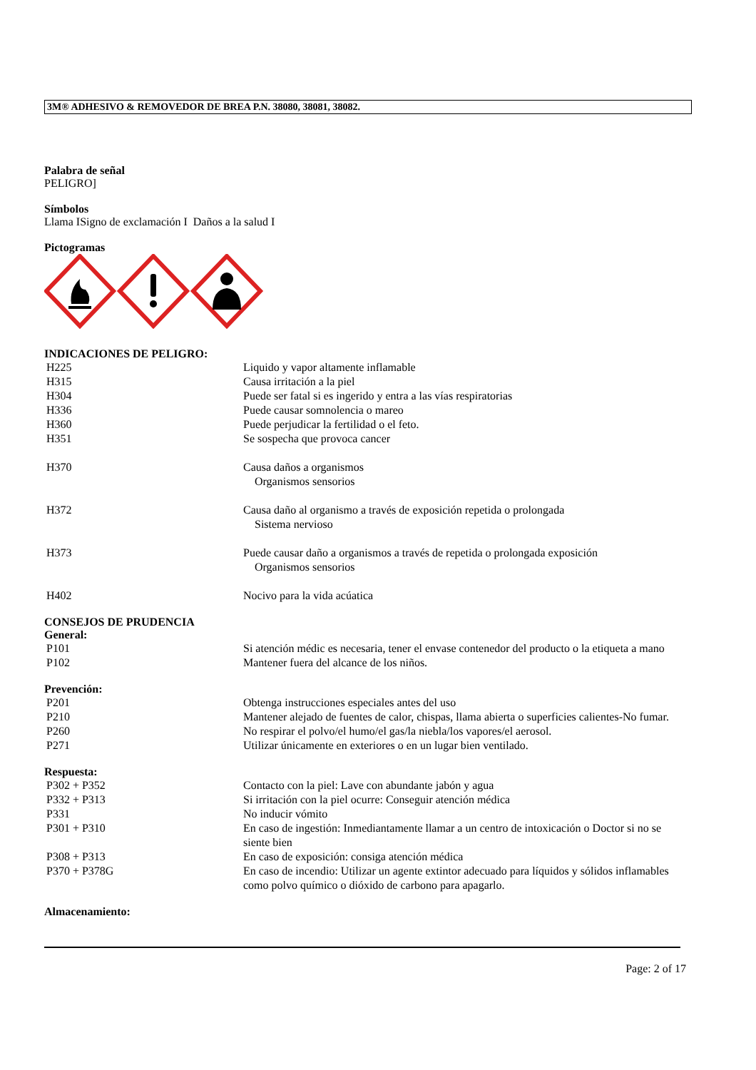3M® ADHESIVO & REMOVEDOR DE BREA P.N. 38080, 38081, 38082.
Palabra de señal
PELIGRO]
Símbolos
Llama ISigno de exclamación I Daños a la salud I
Pictogramas
INDICACIONES DE PELIGRO:
| H225 | Liquido y vapor altamente inflamable |
| H315 | Causa irritación a la piel |
| H304 | Puede ser fatal si es ingerido y entra a las vías respiratorias |
| H336 | Puede causar somnolencia o mareo |
| H360 | Puede perjudicar la fertilidad o el feto. |
| H351 | Se sospecha que provoca cancer |
| H370 | Causa daños a organismos Organismos sensorios |
| H372 | Causa daño al organismo a través de exposición repetida o prolongada Sistema nervioso |
| H373 | Puede causar daño a organismos a través de repetida o prolongada exposición Organismos sensorios |
| H402 | Nocivo para la vida acúatica |
CONSEJOS DE PRUDENCIA
General:
| P101 | Si atención médic es necesaria, tener el envase contenedor del producto o la etiqueta a mano |
| P102 | Mantener fuera del alcance de los niños. |
Prevención:
| P201 | Obtenga instrucciones especiales antes del uso |
| P210 | Mantener alejado de fuentes de calor, chispas, llama abierta o superficies calientes-No fumar. |
| P260 | No respirar el polvo/el humo/el gas/la niebla/los vapores/el aerosol. |
| P271 | Utilizar únicamente en exteriores o en un lugar bien ventilado. |
Respuesta:
| P302 + P352 | Contacto con la piel: Lave con abundante jabón y agua |
| P332 + P313 | Si irritación con la piel ocurre: Conseguir atención médica |
| P331 | No inducir vómito |
| P301 + P310 | En caso de ingestión: Inmediantamente llamar a un centro de intoxicación o Doctor si no se siente bien |
| P308 + P313 | En caso de exposición: consiga atención médica |
| P370 + P378G | En caso de incendio: Utilizar un agente extintor adecuado para líquidos y sólidos inflamables como polvo químico o dióxido de carbono para apagarlo. |
Almacenamiento:
Page: 2 of 17